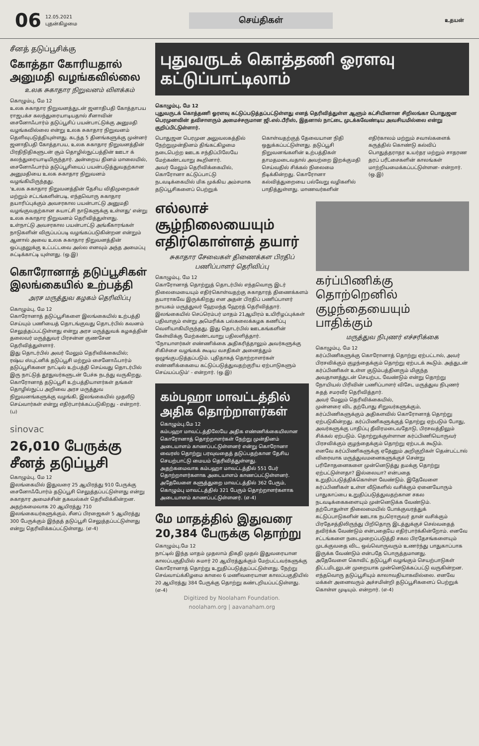06 12.05.2021
புதன்கிழமை செய்திகள் உதயன்
சீனத் தடுப்பூசிக்கு
கோத்தா கோரியதால் அனுமதி வழங்கவில்லை
உலக சுகாதார நிறுவனம் விளக்கம்
கொழும்பு, மே 12
உலக சுகாதார நிறுவனத்துடன் ஜனாதிபதி கோத்தாபய ராஜபக்ச கலந்துரையாடியதால் சீனாவின் சைனோஃபார்ம் தடுப்பூசிப் பயன்பாட்டுக்கு அனுமதி வழங்கவில்லை என்று உலக சுகாதார நிறுவனம் தெளிவுபடுத்தியுள்ளது. கடந்த 5 தினங்களுக்கு முன்னர் ஜனாதிபதி கோத்தாபய, உலக சுகாதார நிறுவனத்தின் பிரதிநிதிகளுடன் சூம் தொழில்நுட்பத்தின் ஊடா க் கலந்துரையாடியிருந்தார். அன்றைய தினம் மாலையில், சைனோஃபார்ம் தடுப்பூசியைப் பயன்படுத்துவதற்கான அனுமதியை உலக சுகாதார நிறுவனம் வழங்கியிருந்தது.
'உலக சுகாதார நிறுவனத்தின் தேசிய விதிமுறைகள் மற்றும் சட்டங்களின்படி, எந்தவொரு சுகாதார தயாரிப்புக்கும் அவசரகால பயன்பாட்டு அனுமதி வழங்குவதற்கான சுயாட்சி நாடுகளுக்கு உள்ளது' என்று உலக சுகாதார நிறுவனம் தெரிவித்துள்ளது.
உள்நாட்டு அவசரகால பயன்பாட்டு அங்கீகாரங்கள் நாடுகளின் விருப்பப்படி வழங்கப்படுகின்றன என்றும் ஆனால் அவை உலக சுகாதார நிறுவனத்தின் ஒப்புதலுக்கு உட்பட்டவை அல்ல எனவும் அந்த அமைப்பு சுட்டிக்காட்டி யுள்ளது. (ஒ.இ)
கொரோனாத் தடுப்பூசிகள் இலங்கையில் உற்பத்தி
அரச மருத்துவ கழகம் தெரிவிப்பு
கொழும்பு, மே 12
கொரோனாத் தடுப்பூசிகளை இலங்கையில் உற்பத்தி செய்யும் பணியைத் தொடங்குவது தொடர்பில் கவனம் செலுத்தப்பட்டுள்ளது என்று அரச மருத்துவக் கழகத்தின் தலைவர் மருத்துவர் பிரசன்ன குணசேன தெரிவித்துள்ளார்.
இது தொடர்பில் அவர் மேலும் தெரிவிக்கையில்;
ரஷ்ய ஸ்புட்னிக் தடுப்பூசி மற்றும் சைனோஃபார்ம் தடுப்பூசிகளை நாட்டில் உற்பத்தி செய்வது தொடர்பில் இரு நாட்டுத் தூதுவர்களுடன் பேச்சு நடந்து வருகிறது.
கொரோனாத் தடுப்பூசி உற்பத்தியாளர்கள் தங்கள் தொழில்நுட்ப அறிவை அரச மருத்துவ நிறுவனங்களுக்கு வழங்கி, இலங்கையில் முதலீடு செய்வார்கள் என்று எதிர்பார்க்கப்படுகிறது - என்றார். (ப)
sinovac
26,010 பேருக்கு சீனத் தடுப்பூசி
கொழும்பு, மே 12
இலங்கையில் இதுவரை 25 ஆயிரத்து 910 பேருக்கு சைனோஃபோர்ம் தடுப்பூசி செலுத்தப்பட்டுள்ளது என்று சுகாதார அமைச்சின் தகவல்கள் தெரிவிக்கின்றன.
அதற்கமைவாக 20 ஆயிரத்து 710 இலங்கையர்களுக்கும், சீனப் பிரஜைகள் 5 ஆயிரத்து 300 பேருக்கும் இந்தத் தடுப்பூசி செலுத்தப்பட்டுள்ளது என்று தெரிவிக்கப்பட்டுள்ளது. (எ-4)
புதுவருடக் கொத்தணி ஓரளவு கட்டுப்பாட்டிலாம்
கொழும்பு, மே 12
புதுவருடக் கொத்தணி ஓரளவு கட்டுப்படுத்தப்பட்டுள்ளது எனத் தெரிவித்துள்ள ஆளும் கட்சியினான சிறிலங்கா பொதுஜன பெரமுனவின் தவிசாளரும் அமைச்சருமான ஜி.எல்.பீரிஸ், இதனால் நாட்டை முடக்கவேண்டிய அவசியமில்லை என்று குறிப்பிட்டுள்ளார்.
பொதுஜன பெரமுன அலுவலகத்தில் நேற்றுமுன்தினம் திங்கட்கிழமை நடைபெற்ற ஊடக சந்திப்பிலேயே மேற்கண்டவாறு கூறினார்.
அவர் மேலும் தெரிவிக்கையில், கொரோனா கட்டுப்பாட்டு நடவடிக்கையில் மிக முக்கிய அம்சமாக தடுப்பூசிகளைப் பெற்றுக் கொள்வதற்குத் தேவையான நிதி ஒதுக்கப்பட்டுள்ளது. தடுப்பூசி நிறுவனங்களின் உற்பத்திகள் தாமதமடைவதால் அவற்றை இறக்குமதி செய்வதில் சிக்கல் நிலைமை நீடிக்கின்றது. கொரோனா கல்வித்துறையை பல்வேறு வழிகளில் பாதித்துள்ளது. மாணவர்களின் எதிர்காலம் மற்றும் சவால்களைக் கருத்தில் கொண்டு கல்விப் பொதுத்தராதர உயர்தர மற்றும் சாதரண தரப் பரீட்சைகளின் காலங்கள் மாற்றியமைக்கப்பட்டுள்ளன- என்றார். (ஒ.இ)
எல்லாச் சூழ்நிலையையும் எதிர்கொள்ளத் தயார்
சுகாதார சேவைகள் திணைக்கள பிரதிப் பணிப்பாளர் தெரிவிப்பு
கொழும்பு, மே 12
கொரோனாத் தொற்றுத் தொடர்பில் எந்தவொரு இடர் நிலைமையையும் எதிர்கொள்வதற்கு சுகாதாரத் திணைக்களம் தயாராகவே இருக்கிறது என அதன் பிரதிப் பணிப்பாளர் நாயகம் மருத்துவர் ஹேமந்த ஹேரத் தெரிவித்தார்.
இலங்கையில் செப்ரெம்பர் மாதம் 21ஆயிரம் உயிரிழப்புக்கள் பதிவாகும் என்று அமெரிக்க பல்கலைக்கழக கணிப்பு வெளியாகியிருந்தது. இது தொடர்பில் ஊடகங்களின் கேள்விக்கு மேற்கண்டவாறு பதிலளித்தார்.
'நோயாளர்கள் எண்ணிக்கை அதிகரித்தாலும் அவர்களுக்கு சிகிச்சை வழங்கக் கூடிய வசதிகள் அனைத்தும் ஒழுங்குபடுத்தப்படும். புதிதாகத் தொற்றாளர்கள் எண்ணிக்கையை கட்டுப்படுத்துவதற்குரிய ஏற்பாடுகளும் செய்யப்படும்' - என்றார். (ஒ.இ)
கம்பஹா மாவட்டத்தில் அதிக தொற்றாளர்கள்
கொழும்பு.மே 12
கம்பஹா மாவட்டத்திலேயே அதிக எண்ணிக்கையிலான கொரோனாத் தொற்றாளர்கள் நேற்று முன்தினம் அடையாளம் காணப்பட்டுள்ளனர் என்று கொரோனா வைரஸ் தொற்று பரவுவதைத் தடுப்பதற்கான தேசிய செயற்பாட்டு மையம் தெரிவித்துள்ளது.
அதற்கமைவாக கம்பஹா மாவட்டத்தில் 551 பேர் தொற்றாளர்களாக அடையாளம் காணப்பட்டுள்ளனர். அதேவேளை களுத்துறை மாவட்டத்தில் 362 பேரும், கொழும்பு மாவட்டத்தில் 321 பேரும் தொற்றாளர்களாக அடையாளம் காணப்பட்டுள்ளனர். (எ-4)
மே மாதத்தில் இதுவரை 20,384 பேருக்கு தொற்று
கொழும்பு,மே 12
நாட்டில் இந்த மாதம் முதலாம் திகதி முதல் இதுவரையான காலப்பகுதியில் சுமார் 20 ஆயிரத்துக்கும் மேற்பட்டவர்களுக்கு கொரோனாத் தொற்று உறுதிப்படுத்தப்பட்டுள்ளது. நேற்று செவ்வாய்க்கிழமை காலை 6 மணிவரையான காலப்பகுதியில் 20 ஆயிரத்து 384 பேருக்கு தொற்று கண்டறியப்பட்டுள்ளது. (எ-4)
Digitized by Noolaham Foundation.
noolaham.org | aavanaham.org
கர்ப்பிணிக்கு தொற்றெனில் குழந்தையையும் பாதிக்கும்
மருத்துவ நிபுணர் எச்சரிக்கை
கொழும்பு, மே 12
கர்ப்பிணிகளுக்கு கொரோனாத் தொற்று ஏற்பட்டால், அவர் பிரசவிக்கும் குழந்தைக்கும் தொற்று ஏற்படக் கூடும். அத்துடன் கர்ப்பிணிகள் உள்ள குடும்பத்தினரும் மிகுந்த அவதானத்துடன் செயற்பட வேண்டும் என்று தொற்று நோயியல் பிரிவின் பணிப்பாளர் விசேட மருத்துவ நிபுணர் சுதத் சமரவீர தெரிவித்தார்.
அவர் மேலும் தெரிவிக்கையில்,
முன்னரை விட தற்போது சிறுவர்களுக்கும், கர்ப்பிணிகளுக்கும் அதிகளவில் கொரோனாத் தொற்று ஏற்படுகின்றது. கர்ப்பிணிகளுக்குத் தொற்று ஏற்படும் போது, அவர்களுக்கு பாதிப்பு தீவிரமடைவதோடு, பிரசவத்திலும் சிக்கல் ஏற்படும். தொற்றுக்குள்ளான கர்ப்பிணியொருவர் பிரசவிக்கும் குழந்தைக்கும் தொற்று ஏற்படக் கூடும்.
எனவே கர்ப்பிணிகளுக்கு ஏதேனும் அறிகுறிகள் தென்பட்டால் விரைவாக மருத்துவமனைகளுக்குச் சென்று பரிசோதனைகளை முன்னெடுத்து தமக்கு தொற்று ஏற்பட்டுள்ளதா? இல்லையா? என்பதை உறுதிப்படுத்திக்கொள்ள வேண்டும். இதேவேளை கர்ப்பிணிகள் உள்ள வீடுகளில் வசிக்கும் ஏனையோரும் பாதுகாப்பை உறுதிப்படுத்துவதற்கான சகல நடவடிக்கைகளையும் முன்னெடுக்க வேண்டும்.
தற்போதுள்ள நிலைமையில் போக்குவரத்துக் கட்டுப்பாடுகளின் ஊடாக நபரொருவர் தான் வசிக்கும் பிரதேசத்திலிருந்து பிறிதொரு இடத்துக்குச் செல்வதைத் தவிர்க்க வேண்டும் என்பதையே எதிர்பார்க்கின்றோம். எனவே சட்டங்களை நடைமுறைப்படுத்தி சகல பிரதேசங்களையும் முடக்குவதை விட, ஒவ்வொருவரும் உணர்ந்து பாதுகாப்பாக இருக்க வேண்டும் என்பதே பொருத்தமானது.
அதேவேளை கொவிட் தடுப்பூசி வழங்கும் செயற்பாடுகள் திட்டமிடலுடன் முறையாக முன்னெடுக்கப்பட்டு வருகின்றன.
எந்தவொரு தடுப்பூசியும் காலாவதியாகவில்லை. எனவே மக்கள் அனைவரும் அச்சமின்றி தடுப்பூசிகளைப் பெற்றுக் கொள்ள முடியும். என்றார். (எ-4)